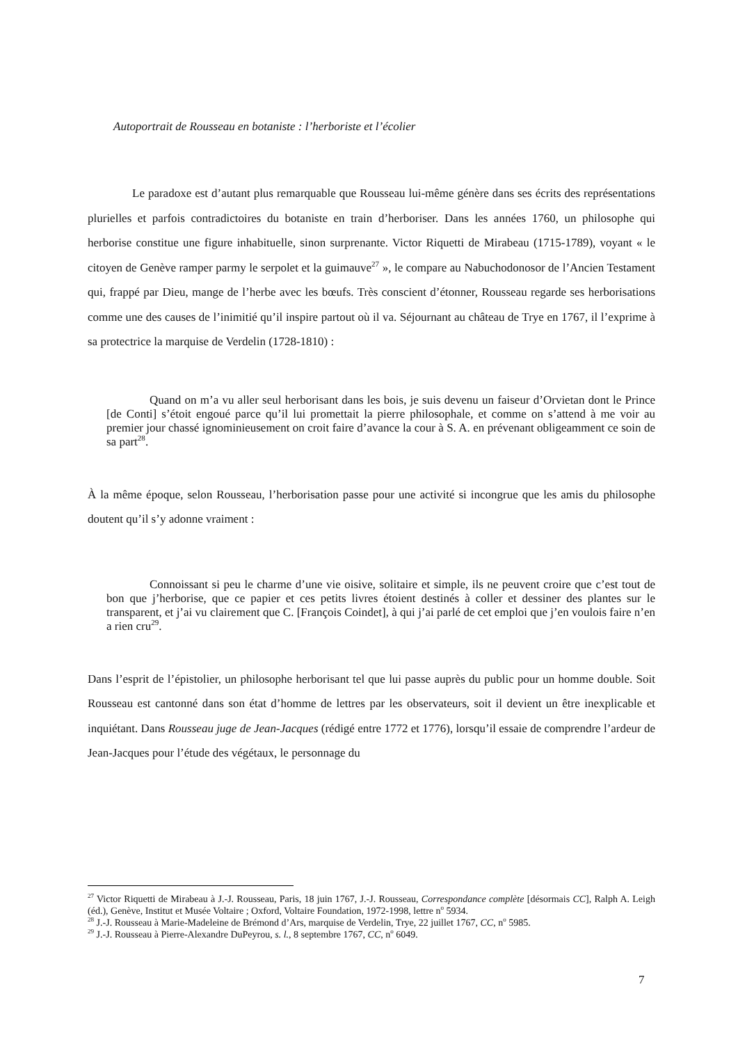Autoportrait de Rousseau en botaniste : l’herboriste et l’écolier
Le paradoxe est d’autant plus remarquable que Rousseau lui-même génère dans ses écrits des représentations plurielles et parfois contradictoires du botaniste en train d’herboriser. Dans les années 1760, un philosophe qui herborise constitue une figure inhabituelle, sinon surprenante. Victor Riquetti de Mirabeau (1715-1789), voyant « le citoyen de Genève ramper parmy le serpolet et la guimauve<sup>27</sup> », le compare au Nabuchodonosor de l’Ancien Testament qui, frappé par Dieu, mange de l’herbe avec les bœufs. Très conscient d’étonner, Rousseau regarde ses herborisations comme une des causes de l’inimitié qu’il inspire partout où il va. Séjournant au château de Trye en 1767, il l’exprime à sa protectrice la marquise de Verdelin (1728-1810) :
Quand on m’a vu aller seul herborisant dans les bois, je suis devenu un faiseur d’Orvietan dont le Prince [de Conti] s’étoit engoué parce qu’il lui promettait la pierre philosophale, et comme on s’attend à me voir au premier jour chassé ignominieusement on croit faire d’avance la cour à S. A. en prévenant obligeamment ce soin de sa part<sup>28</sup>.
À la même époque, selon Rousseau, l’herborisation passe pour une activité si incongrue que les amis du philosophe doutent qu’il s’y adonne vraiment :
Connoissant si peu le charme d’une vie oisive, solitaire et simple, ils ne peuvent croire que c’est tout de bon que j’herborise, que ce papier et ces petits livres étoient destinés à coller et dessiner des plantes sur le transparent, et j’ai vu clairement que C. [François Coindet], à qui j’ai parlé de cet emploi que j’en voulois faire n’en a rien cru<sup>29</sup>.
Dans l’esprit de l’épistolier, un philosophe herborisant tel que lui passe auprès du public pour un homme double. Soit Rousseau est cantonné dans son état d’homme de lettres par les observateurs, soit il devient un être inexplicable et inquiétant. Dans Rousseau juge de Jean-Jacques (rédigé entre 1772 et 1776), lorsqu’il essaie de comprendre l’ardeur de Jean-Jacques pour l’étude des végétaux, le personnage du
<sup>27</sup> Victor Riquetti de Mirabeau à J.-J. Rousseau, Paris, 18 juin 1767, J.-J. Rousseau, Correspondance complète [désormais CC], Ralph A. Leigh (éd.), Genève, Institut et Musée Voltaire ; Oxford, Voltaire Foundation, 1972-1998, lettre n<sup>o</sup> 5934.
<sup>28</sup> J.-J. Rousseau à Marie-Madeleine de Brémond d’Ars, marquise de Verdelin, Trye, 22 juillet 1767, CC, n<sup>o</sup> 5985.
<sup>29</sup> J.-J. Rousseau à Pierre-Alexandre DuPeyrou, s. l., 8 septembre 1767, CC, n<sup>o</sup> 6049.
7